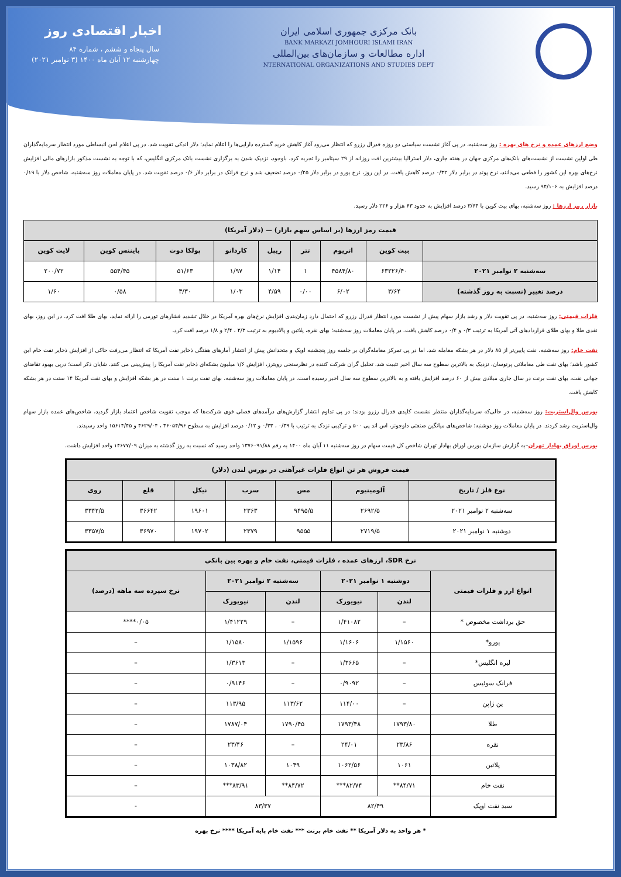بانک مرکزی جمهوری اسلامی ایران
BANK MARKAZI JOMHOURI ISLAMI IRAN
اداره مطالعات و سازمان‌های بین‌المللی
NTERNATIONAL ORGANIZATIONS AND STUDIES DEPT
اخبار اقتصادی روز
سال پنجاه و ششم ، شماره ۸۴
چهارشنبه ۱۲ آبان ماه ۱۴۰۰ (۳ نوامبر ۲۰۲۱)
وضع ارزهای عمده و نرخ های بهره : روز سه‌شنبه، در پی آغاز نشست سیاستی دو روزه فدرال رزرو که انتظار می‌رود آغاز کاهش خرید گسترده دارایی‌ها را اعلام نماید؛ دلار اندکی تقویت شد. در پی اعلام لحن انبساطی مورد انتظار سرمایه‌گذاران طی اولین نشست از نشست‌های بانک‌های مرکزی جهان در هفته جاری، دلار استرالیا بیشترین افت روزانه از ۲۹ سپتامبر را تجربه کرد. باوجود، نزدیک شدن به برگزاری نشست بانک مرکزی انگلیس، که با توجه به نشست مذکور بازارهای مالی افزایش نرخ‌های بهره این کشور را قطعی می‌دانند، نرخ پوند در برابر دلار ۰/۳۲ درصد کاهش یافت. در این روز، نرخ یورو در برابر دلار ۰/۲۵ درصد تضعیف شد و نرخ فرانک در برابر دلار ۰/۶ درصد تقویت شد. در پایان معاملات روز سه‌شنبه، شاخص دلار با ۰/۱۹ درصد افزایش به ۹۴/۱۰۶ رسید.
بازار رمز ارزها : روز سه‌شنبه، بهای بیت کوین با ۳/۶۴ درصد افزایش به حدود ۶۳ هزار و ۲۲۶ دلار رسید.
| قیمت رمز ارزها (بر اساس سهم بازار) — (دلار آمریکا) | | | | | | | | |
| --- | --- | --- | --- | --- | --- | --- | --- | --- |
| | بیت کوین | اتریوم | تتر | ریپل | کاردانو | پولکا دوت | بایننس کوین | لایت کوین |
| سه‌شنبه ۲ نوامبر ۲۰۲۱ | ۶۳۲۲۶/۴۰ | ۴۵۸۴/۸۰ | ۱ | ۱/۱۴ | ۱/۹۷ | ۵۱/۶۳ | ۵۵۴/۴۵ | ۲۰۰/۷۲ |
| درصد تغییر (نسبت به روز گذشته) | ۳/۶۴ | ۶/۰۲ | ۰/۰۰ | ۴/۵۹ | ۱/۰۳ | ۳/۳۰ | ۰/۵۸ | ۱/۶۰ |
فلزات قیمتی: روز سه‌شنبه، در پی تقویت دلار و رشد بازار سهام پیش از نشست مورد انتظار فدرال رزرو که احتمال دارد زمان‌بندی افزایش نرخ‌های بهره آمریکا در خلال تشدید فشارهای تورمی را ارائه نماید، بهای طلا افت کرد. در این روز، بهای نقدی طلا و بهای طلای قراردادهای آتی آمریکا به ترتیب ۰/۳ و ۰/۴ درصد کاهش یافت. در پایان معاملات روز سه‌شنبه؛ بهای نقره، پلاتین و پالادیوم به ترتیب ۲/۳ ، ۲/۴ و ۱/۸ درصد افت کرد.
نفت خام: روز سه‌شنبه، نفت پایین‌تر از ۸۵ دلار در هر بشکه معامله شد، اما در پی تمرکز معامله‌گران بر جلسه روز پنجشنبه اوپک و متحدانش پیش از انتشار آمارهای هفتگی ذخایر نفت آمریکا که انتظار می‌رفت حاکی از افزایش ذخایر نفت خام این کشور باشد؛ بهای نفت طی معاملاتی پرنوسان، نزدیک به بالاترین سطوح سه سال اخیر تثبیت شد. تحلیل گران شرکت کننده در نظرسنجی رویترز، افزایش ۱/۶ میلیون بشکه‌ای ذخایر نفت آمریکا را پیش‌بینی می کنند. شایان ذکر است؛ درپی بهبود تقاضای جهانی نفت، بهای نفت برنت در سال جاری میلادی بیش از ۶۰ درصد افزایش یافته و به بالاترین سطوح سه سال اخیر رسیده است. در پایان معاملات روز سه‌شنبه، بهای نفت برنت ۱ سنت در هر بشکه افزایش و بهای نفت آمریکا ۱۴ سنت در هر بشکه کاهش یافت.
بورس وال‌استریت: روز سه‌شنبه، در حالی‌که سرمایه‌گذاران منتظر نشست کلیدی فدرال رزرو بودند؛ در پی تداوم انتشار گزارش‌های درآمدهای فصلی قوی شرکت‌ها که موجب تقویت شاخص اعتماد بازار گردید، شاخص‌های عمده بازار سهام وال‌استریت رشد کردند. در پایان معاملات روز دوشنبه؛ شاخص‌های میانگین صنعتی داوجونز، اس اند پی ۵۰۰ و ترکیبی نزدک به ترتیب با ۰/۳۹ ، ۰/۳۳ و ۰/۱۲ درصد افزایش به سطوح ۳۶۰۵۴/۹۶ ، ۴۶۲۹/۰۴ و ۱۵۶۱۴/۴۵ واحد رسیدند.
بورس اوراق بهادار تهران–به گزارش سازمان بورس اوراق بهادار تهران شاخص کل قیمت سهام در روز سه‌شنبه ۱۱ آبان ماه ۱۴۰۰ به رقم ۱۳۷۶۰۹۱/۸۸ واحد رسید که نسبت به روز گذشته به میزان ۱۴۶۷۷/۰۹ واحد افزایش داشت.
| قیمت فروش هر تن انواع فلزات غیرآهنی در بورس لندن (دلار) | | | | | | |
| --- | --- | --- | --- | --- | --- | --- |
| نوع فلز / تاریخ | آلومینیوم | مس | سرب | نیکل | قلع | روی |
| سه‌شنبه ۲ نوامبر ۲۰۲۱ | ۲۶۹۲/۵ | ۹۴۹۵/۵ | ۲۳۶۳ | ۱۹۶۰۱ | ۳۶۶۴۲ | ۳۳۴۲/۵ |
| دوشنبه ۱ نوامبر ۲۰۲۱ | ۲۷۱۹/۵ | ۹۵۵۵ | ۲۳۷۹ | ۱۹۷۰۲ | ۳۶۹۷۰ | ۳۳۵۷/۵ |
| نرخ SDR، ارزهای عمده ، فلزات قیمتی، نفت خام و بهره بین بانکی | | | | | |
| --- | --- | --- | --- | --- | --- |
| انواع ارز و فلزات قیمتی | دوشنبه ۱ نوامبر ۲۰۲۱ | | سه‌شنبه ۲ نوامبر ۲۰۲۱ | | نرخ سپرده سه ماهه (درصد) |
| | لندن | نیویورک | لندن | نیویورک | |
| حق برداشت مخصوص * | – | ۱/۴۱۰۸۲ | – | ۱/۴۱۲۲۹ | ۰/۰۵**** |
| یورو* | ۱/۱۵۶۰ | ۱/۱۶۰۶ | ۱/۱۵۹۶ | ۱/۱۵۸۰ | – |
| لیره انگلیس* | – | ۱/۳۶۶۵ | – | ۱/۳۶۱۳ | – |
| فرانک سوئیس | – | ۰/۹۰۹۲ | – | ۰/۹۱۴۶ | – |
| ین ژاپن | – | ۱۱۴/۰۰ | ۱۱۳/۶۲ | ۱۱۳/۹۵ | – |
| طلا | ۱۷۹۳/۸۰ | ۱۷۹۳/۴۸ | ۱۷۹۰/۴۵ | ۱۷۸۷/۰۴ | – |
| نقره | ۲۳/۸۶ | ۲۴/۰۱ | – | ۲۳/۴۶ | – |
| پلاتین | ۱۰۶۱ | ۱۰۶۲/۵۶ | ۱۰۴۹ | ۱۰۳۸/۸۲ | – |
| نفت خام | ۸۴/۷۱** | ۸۲/۷۴*** | ۸۴/۷۲** | ۸۳/۹۱*** | – |
| سبد نفت اوپک | ۸۲/۴۹ | | ۸۳/۳۷ | | - |
* هر واحد به دلار آمریکا ** نفت خام برنت *** نفت خام پایه آمریکا **** نرخ بهره